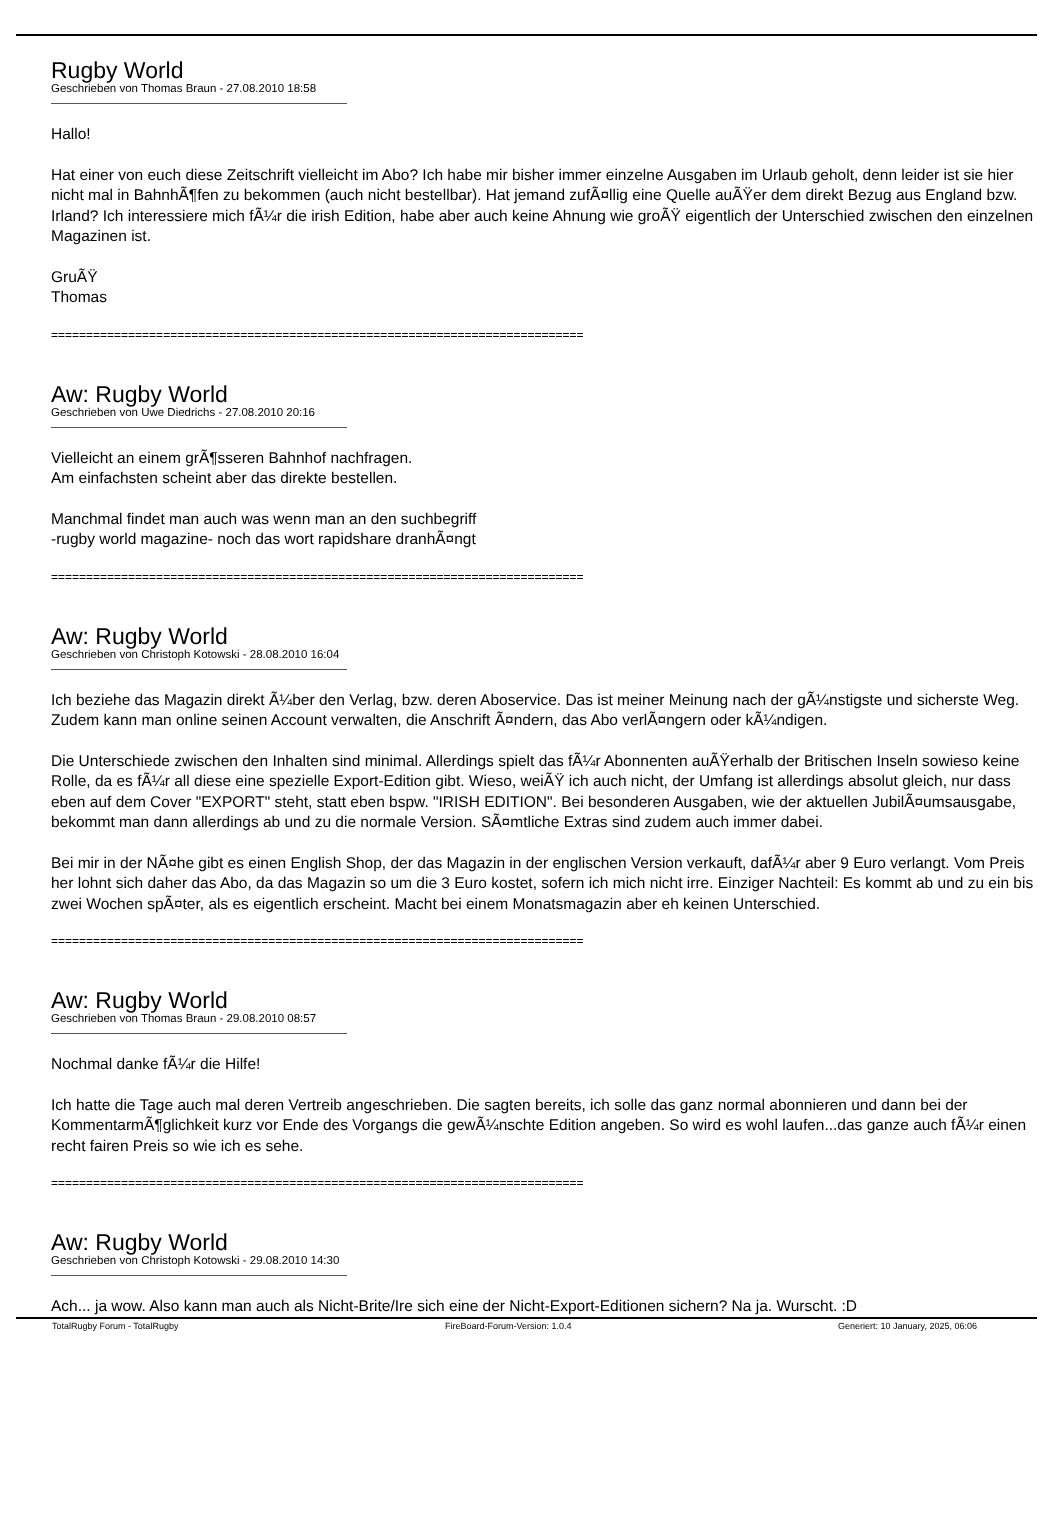Rugby World
Geschrieben von Thomas Braun - 27.08.2010 18:58
Hallo!
Hat einer von euch diese Zeitschrift vielleicht im Abo? Ich habe mir bisher immer einzelne Ausgaben im Urlaub geholt, denn leider ist sie hier nicht mal in BahnhÃ¶fen zu bekommen (auch nicht bestellbar). Hat jemand zufÃ¤llig eine Quelle auÃŸer dem direkt Bezug aus England bzw. Irland? Ich interessiere mich fÃ¼r die irish Edition, habe aber auch keine Ahnung wie groÃŸ eigentlich der Unterschied zwischen den einzelnen Magazinen ist.
GruÃŸ
Thomas
============================================================================
Aw: Rugby World
Geschrieben von Uwe Diedrichs - 27.08.2010 20:16
Vielleicht an einem grÃ¶sseren Bahnhof nachfragen.
Am einfachsten scheint aber das direkte bestellen.
Manchmal findet man auch was wenn man an den suchbegriff
-rugby world magazine- noch das wort rapidshare dranhÃ¤ngt
============================================================================
Aw: Rugby World
Geschrieben von Christoph Kotowski - 28.08.2010 16:04
Ich beziehe das Magazin direkt Ã¼ber den Verlag, bzw. deren Aboservice. Das ist meiner Meinung nach der gÃ¼nstigste und sicherste Weg. Zudem kann man online seinen Account verwalten, die Anschrift Ã¤ndern, das Abo verlÃ¤ngern oder kÃ¼ndigen.
Die Unterschiede zwischen den Inhalten sind minimal. Allerdings spielt das fÃ¼r Abonnenten auÃŸerhalb der Britischen Inseln sowieso keine Rolle, da es fÃ¼r all diese eine spezielle Export-Edition gibt. Wieso, weiÃŸ ich auch nicht, der Umfang ist allerdings absolut gleich, nur dass eben auf dem Cover "EXPORT" steht, statt eben bspw. "IRISH EDITION". Bei besonderen Ausgaben, wie der aktuellen JubilÃ¤umsausgabe, bekommt man dann allerdings ab und zu die normale Version. SÃ¤mtliche Extras sind zudem auch immer dabei.
Bei mir in der NÃ¤he gibt es einen English Shop, der das Magazin in der englischen Version verkauft, dafÃ¼r aber 9 Euro verlangt. Vom Preis her lohnt sich daher das Abo, da das Magazin so um die 3 Euro kostet, sofern ich mich nicht irre. Einziger Nachteil: Es kommt ab und zu ein bis zwei Wochen spÃ¤ter, als es eigentlich erscheint. Macht bei einem Monatsmagazin aber eh keinen Unterschied.
============================================================================
Aw: Rugby World
Geschrieben von Thomas Braun - 29.08.2010 08:57
Nochmal danke fÃ¼r die Hilfe!
Ich hatte die Tage auch mal deren Vertreib angeschrieben. Die sagten bereits, ich solle das ganz normal abonnieren und dann bei der KommentarmÃ¶glichkeit kurz vor Ende des Vorgangs die gewÃ¼nschte Edition angeben. So wird es wohl laufen...das ganze auch fÃ¼r einen recht fairen Preis so wie ich es sehe.
============================================================================
Aw: Rugby World
Geschrieben von Christoph Kotowski - 29.08.2010 14:30
Ach... ja wow. Also kann man auch als Nicht-Brite/Ire sich eine der Nicht-Export-Editionen sichern? Na ja. Wurscht. :D
TotalRugby Forum - TotalRugby FireBoard-Forum-Version: 1.0.4 Generiert: 10 January, 2025, 06:06